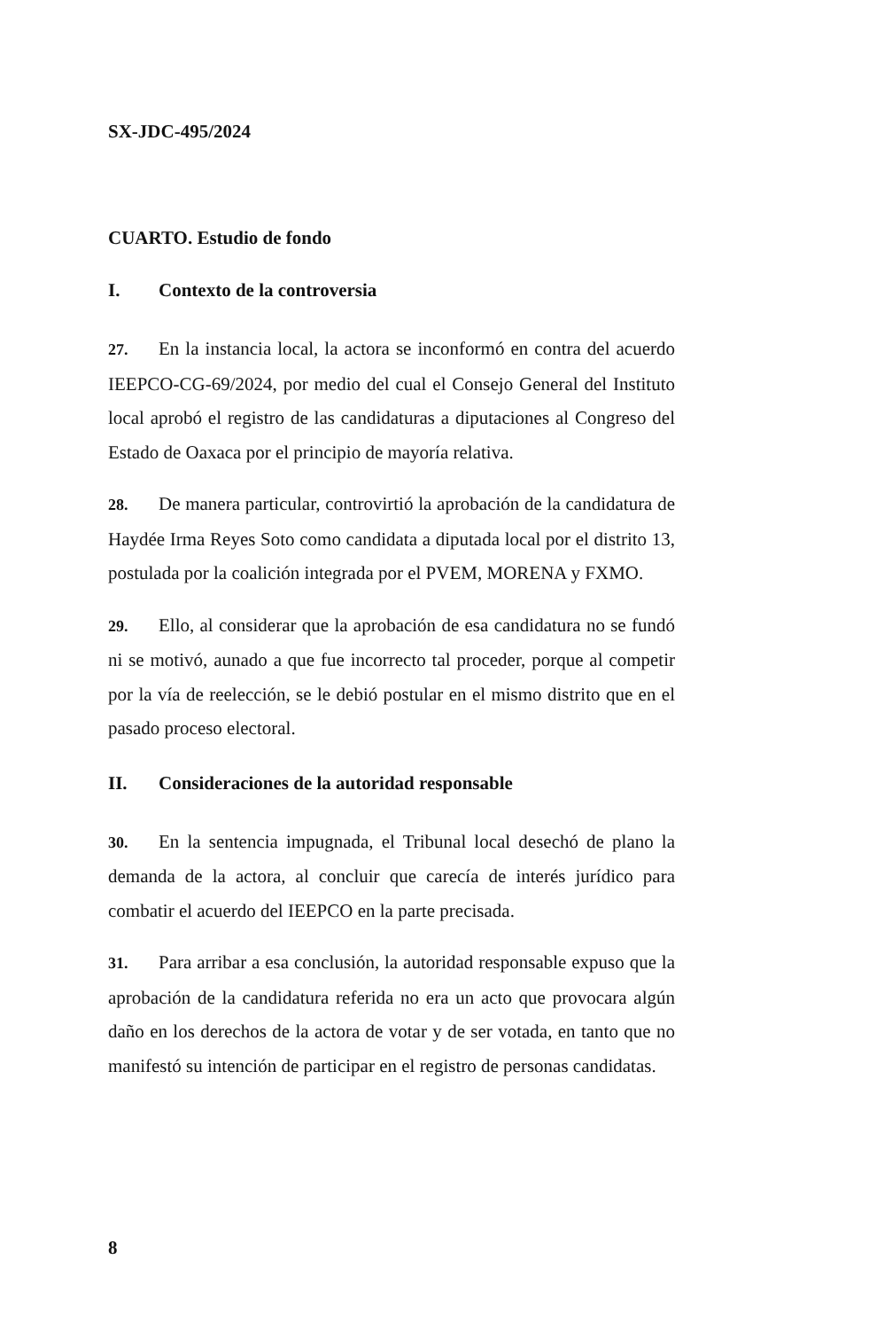SX-JDC-495/2024
CUARTO. Estudio de fondo
I. Contexto de la controversia
27. En la instancia local, la actora se inconformó en contra del acuerdo IEEPCO-CG-69/2024, por medio del cual el Consejo General del Instituto local aprobó el registro de las candidaturas a diputaciones al Congreso del Estado de Oaxaca por el principio de mayoría relativa.
28. De manera particular, controvirtió la aprobación de la candidatura de Haydée Irma Reyes Soto como candidata a diputada local por el distrito 13, postulada por la coalición integrada por el PVEM, MORENA y FXMO.
29. Ello, al considerar que la aprobación de esa candidatura no se fundó ni se motivó, aunado a que fue incorrecto tal proceder, porque al competir por la vía de reelección, se le debió postular en el mismo distrito que en el pasado proceso electoral.
II. Consideraciones de la autoridad responsable
30. En la sentencia impugnada, el Tribunal local desechó de plano la demanda de la actora, al concluir que carecía de interés jurídico para combatir el acuerdo del IEEPCO en la parte precisada.
31. Para arribar a esa conclusión, la autoridad responsable expuso que la aprobación de la candidatura referida no era un acto que provocara algún daño en los derechos de la actora de votar y de ser votada, en tanto que no manifestó su intención de participar en el registro de personas candidatas.
8